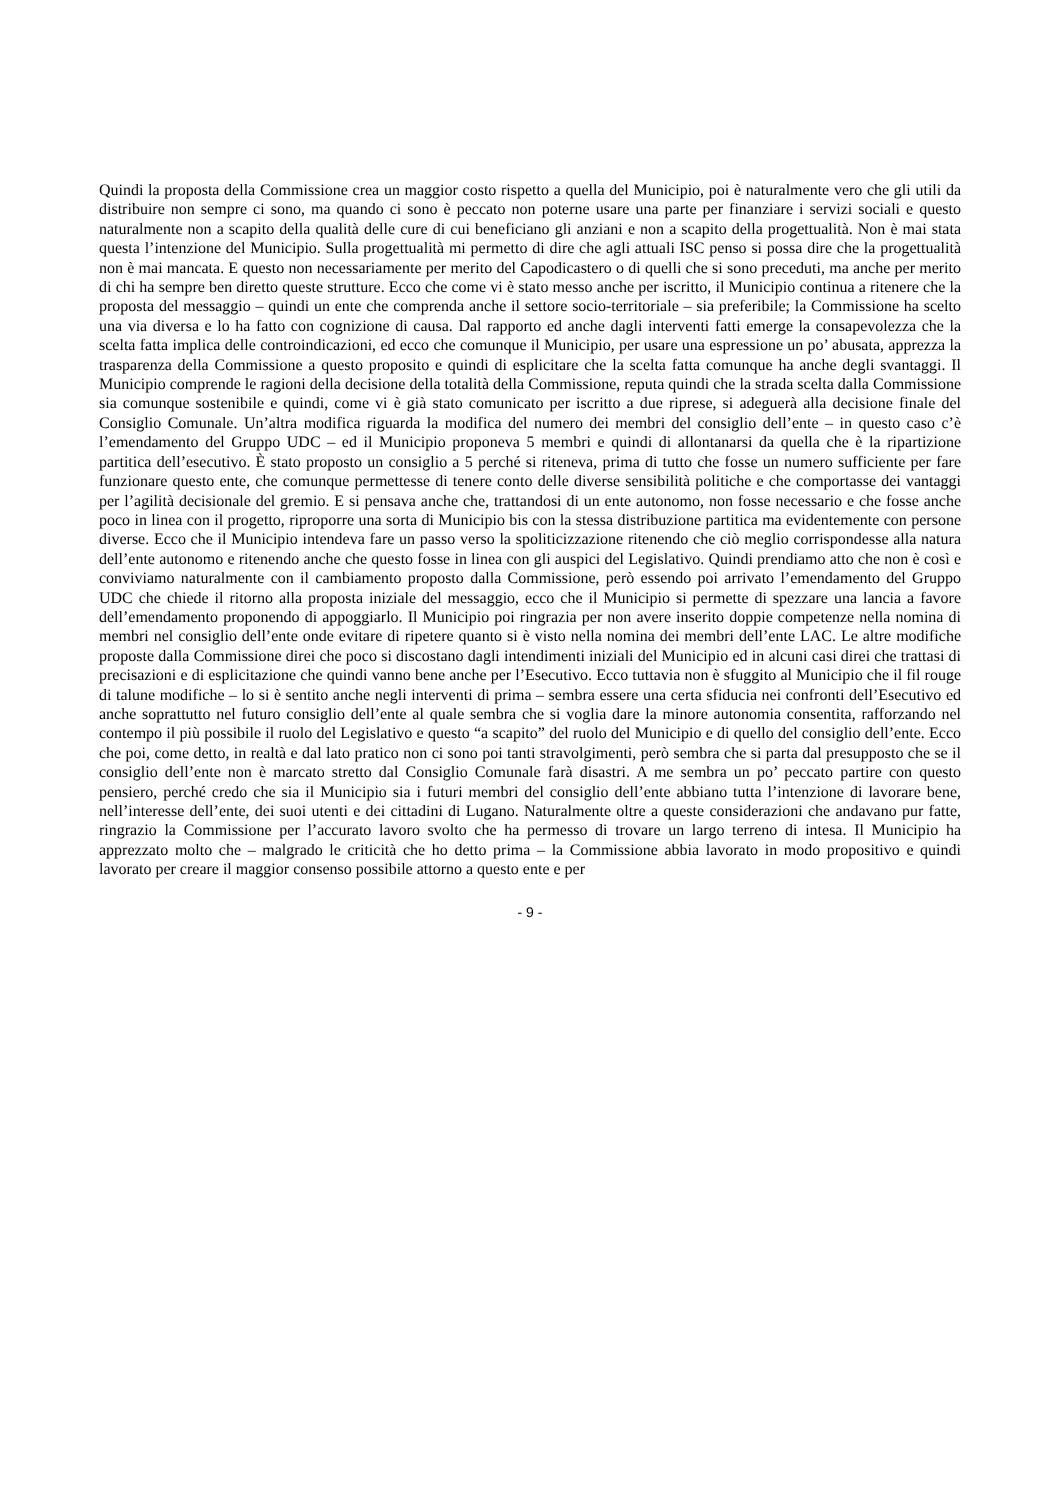Quindi la proposta della Commissione crea un maggior costo rispetto a quella del Municipio, poi è naturalmente vero che gli utili da distribuire non sempre ci sono, ma quando ci sono è peccato non poterne usare una parte per finanziare i servizi sociali e questo naturalmente non a scapito della qualità delle cure di cui beneficiano gli anziani e non a scapito della progettualità. Non è mai stata questa l’intenzione del Municipio. Sulla progettualità mi permetto di dire che agli attuali ISC penso si possa dire che la progettualità non è mai mancata. E questo non necessariamente per merito del Capodicastero o di quelli che si sono preceduti, ma anche per merito di chi ha sempre ben diretto queste strutture. Ecco che come vi è stato messo anche per iscritto, il Municipio continua a ritenere che la proposta del messaggio – quindi un ente che comprenda anche il settore socio-territoriale – sia preferibile; la Commissione ha scelto una via diversa e lo ha fatto con cognizione di causa. Dal rapporto ed anche dagli interventi fatti emerge la consapevolezza che la scelta fatta implica delle controindicazioni, ed ecco che comunque il Municipio, per usare una espressione un po’ abusata, apprezza la trasparenza della Commissione a questo proposito e quindi di esplicitare che la scelta fatta comunque ha anche degli svantaggi. Il Municipio comprende le ragioni della decisione della totalità della Commissione, reputa quindi che la strada scelta dalla Commissione sia comunque sostenibile e quindi, come vi è già stato comunicato per iscritto a due riprese, si adeguerà alla decisione finale del Consiglio Comunale. Un’altra modifica riguarda la modifica del numero dei membri del consiglio dell’ente – in questo caso c’è l’emendamento del Gruppo UDC – ed il Municipio proponeva 5 membri e quindi di allontanarsi da quella che è la ripartizione partitica dell’esecutivo. È stato proposto un consiglio a 5 perché si riteneva, prima di tutto che fosse un numero sufficiente per fare funzionare questo ente, che comunque permettesse di tenere conto delle diverse sensibilità politiche e che comportasse dei vantaggi per l’agilità decisionale del gremio. E si pensava anche che, trattandosi di un ente autonomo, non fosse necessario e che fosse anche poco in linea con il progetto, riproporre una sorta di Municipio bis con la stessa distribuzione partitica ma evidentemente con persone diverse. Ecco che il Municipio intendeva fare un passo verso la spoliticizzazione ritenendo che ciò meglio corrispondesse alla natura dell’ente autonomo e ritenendo anche che questo fosse in linea con gli auspici del Legislativo. Quindi prendiamo atto che non è così e conviviamo naturalmente con il cambiamento proposto dalla Commissione, però essendo poi arrivato l’emendamento del Gruppo UDC che chiede il ritorno alla proposta iniziale del messaggio, ecco che il Municipio si permette di spezzare una lancia a favore dell’emendamento proponendo di appoggiarlo. Il Municipio poi ringrazia per non avere inserito doppie competenze nella nomina di membri nel consiglio dell’ente onde evitare di ripetere quanto si è visto nella nomina dei membri dell’ente LAC. Le altre modifiche proposte dalla Commissione direi che poco si discostano dagli intendimenti iniziali del Municipio ed in alcuni casi direi che trattasi di precisazioni e di esplicitazione che quindi vanno bene anche per l’Esecutivo. Ecco tuttavia non è sfuggito al Municipio che il fil rouge di talune modifiche – lo si è sentito anche negli interventi di prima – sembra essere una certa sfiducia nei confronti dell’Esecutivo ed anche soprattutto nel futuro consiglio dell’ente al quale sembra che si voglia dare la minore autonomia consentita, rafforzando nel contempo il più possibile il ruolo del Legislativo e questo “a scapito” del ruolo del Municipio e di quello del consiglio dell’ente. Ecco che poi, come detto, in realtà e dal lato pratico non ci sono poi tanti stravolgimenti, però sembra che si parta dal presupposto che se il consiglio dell’ente non è marcato stretto dal Consiglio Comunale farà disastri. A me sembra un po’ peccato partire con questo pensiero, perché credo che sia il Municipio sia i futuri membri del consiglio dell’ente abbiano tutta l’intenzione di lavorare bene, nell’interesse dell’ente, dei suoi utenti e dei cittadini di Lugano. Naturalmente oltre a queste considerazioni che andavano pur fatte, ringrazio la Commissione per l’accurato lavoro svolto che ha permesso di trovare un largo terreno di intesa. Il Municipio ha apprezzato molto che – malgrado le criticità che ho detto prima – la Commissione abbia lavorato in modo propositivo e quindi lavorato per creare il maggior consenso possibile attorno a questo ente e per
- 9 -